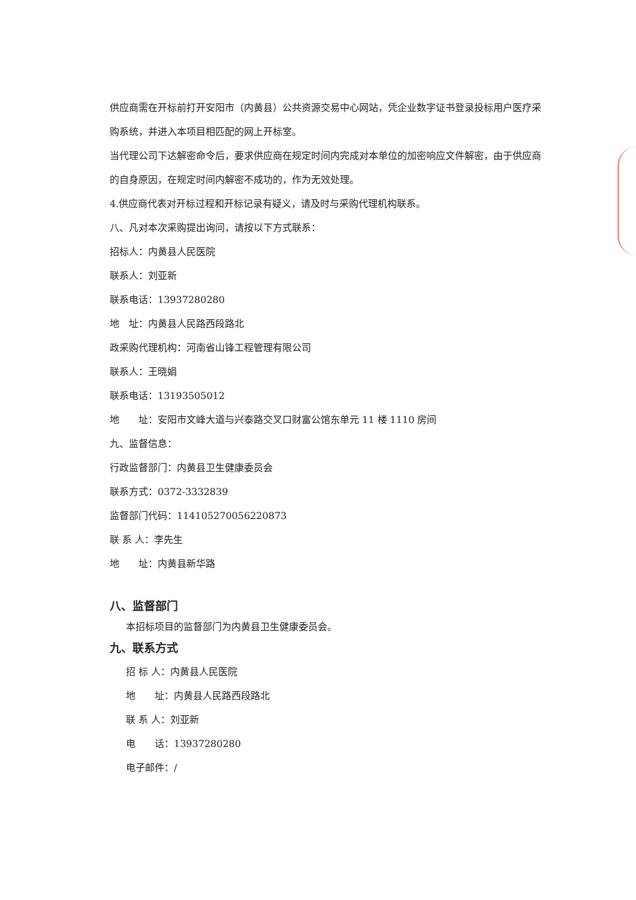供应商需在开标前打开安阳市（内黄县）公共资源交易中心网站，凭企业数字证书登录投标用户医疗采购系统，并进入本项目相匹配的网上开标室。
当代理公司下达解密命令后，要求供应商在规定时间内完成对本单位的加密响应文件解密，由于供应商的自身原因，在规定时间内解密不成功的，作为无效处理。
4.供应商代表对开标过程和开标记录有疑义，请及时与采购代理机构联系。
八、凡对本次采购提出询问，请按以下方式联系：
招标人：内黄县人民医院
联系人：刘亚新
联系电话：13937280280
地　址：内黄县人民路西段路北
政采购代理机构：河南省山锋工程管理有限公司
联系人：王晓娟
联系电话：13193505012
地　　址：安阳市文峰大道与兴泰路交叉口财富公馆东单元 11 楼 1110 房间
九、监督信息：
行政监督部门：内黄县卫生健康委员会
联系方式：0372-3332839
监督部门代码：114105270056220873
联 系 人：李先生
地　　址：内黄县新华路
八、监督部门
本招标项目的监督部门为内黄县卫生健康委员会。
九、联系方式
招 标 人：内黄县人民医院
地　　址：内黄县人民路西段路北
联 系 人：刘亚新
电　　话：13937280280
电子邮件：/